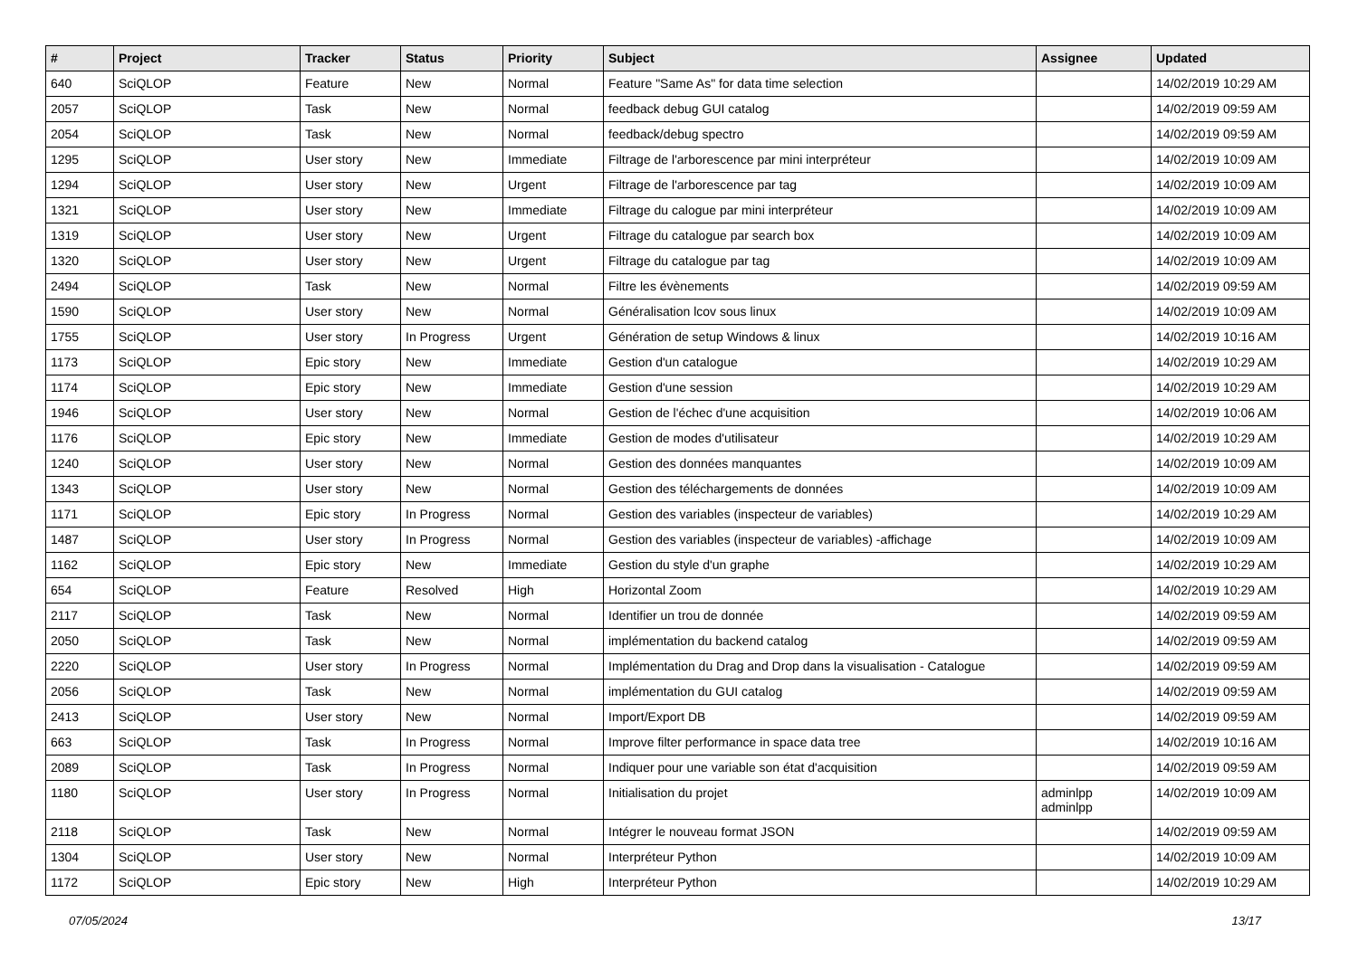| # | Project | Tracker | Status | Priority | Subject | Assignee | Updated |
| --- | --- | --- | --- | --- | --- | --- | --- |
| 640 | SciQLOP | Feature | New | Normal | Feature "Same As" for data time selection | | 14/02/2019 10:29 AM |
| 2057 | SciQLOP | Task | New | Normal | feedback debug GUI catalog | | 14/02/2019 09:59 AM |
| 2054 | SciQLOP | Task | New | Normal | feedback/debug spectro | | 14/02/2019 09:59 AM |
| 1295 | SciQLOP | User story | New | Immediate | Filtrage de l'arborescence par mini interpréteur | | 14/02/2019 10:09 AM |
| 1294 | SciQLOP | User story | New | Urgent | Filtrage de l'arborescence par tag | | 14/02/2019 10:09 AM |
| 1321 | SciQLOP | User story | New | Immediate | Filtrage du calogue par mini interpréteur | | 14/02/2019 10:09 AM |
| 1319 | SciQLOP | User story | New | Urgent | Filtrage du catalogue par search box | | 14/02/2019 10:09 AM |
| 1320 | SciQLOP | User story | New | Urgent | Filtrage du catalogue par tag | | 14/02/2019 10:09 AM |
| 2494 | SciQLOP | Task | New | Normal | Filtre les évènements | | 14/02/2019 09:59 AM |
| 1590 | SciQLOP | User story | New | Normal | Généralisation lcov sous linux | | 14/02/2019 10:09 AM |
| 1755 | SciQLOP | User story | In Progress | Urgent | Génération de setup Windows & linux | | 14/02/2019 10:16 AM |
| 1173 | SciQLOP | Epic story | New | Immediate | Gestion d'un catalogue | | 14/02/2019 10:29 AM |
| 1174 | SciQLOP | Epic story | New | Immediate | Gestion d'une session | | 14/02/2019 10:29 AM |
| 1946 | SciQLOP | User story | New | Normal | Gestion de l'échec d'une acquisition | | 14/02/2019 10:06 AM |
| 1176 | SciQLOP | Epic story | New | Immediate | Gestion de modes d'utilisateur | | 14/02/2019 10:29 AM |
| 1240 | SciQLOP | User story | New | Normal | Gestion des données manquantes | | 14/02/2019 10:09 AM |
| 1343 | SciQLOP | User story | New | Normal | Gestion des téléchargements de données | | 14/02/2019 10:09 AM |
| 1171 | SciQLOP | Epic story | In Progress | Normal | Gestion des variables (inspecteur de variables) | | 14/02/2019 10:29 AM |
| 1487 | SciQLOP | User story | In Progress | Normal | Gestion des variables (inspecteur de variables) -affichage | | 14/02/2019 10:09 AM |
| 1162 | SciQLOP | Epic story | New | Immediate | Gestion du style d'un graphe | | 14/02/2019 10:29 AM |
| 654 | SciQLOP | Feature | Resolved | High | Horizontal Zoom | | 14/02/2019 10:29 AM |
| 2117 | SciQLOP | Task | New | Normal | Identifier un trou de donnée | | 14/02/2019 09:59 AM |
| 2050 | SciQLOP | Task | New | Normal | implémentation du backend catalog | | 14/02/2019 09:59 AM |
| 2220 | SciQLOP | User story | In Progress | Normal | Implémentation du Drag and Drop dans la visualisation - Catalogue | | 14/02/2019 09:59 AM |
| 2056 | SciQLOP | Task | New | Normal | implémentation du GUI catalog | | 14/02/2019 09:59 AM |
| 2413 | SciQLOP | User story | New | Normal | Import/Export DB | | 14/02/2019 09:59 AM |
| 663 | SciQLOP | Task | In Progress | Normal | Improve filter performance in space data tree | | 14/02/2019 10:16 AM |
| 2089 | SciQLOP | Task | In Progress | Normal | Indiquer pour une variable son état d'acquisition | | 14/02/2019 09:59 AM |
| 1180 | SciQLOP | User story | In Progress | Normal | Initialisation du projet | adminlpp adminlpp | 14/02/2019 10:09 AM |
| 2118 | SciQLOP | Task | New | Normal | Intégrer le nouveau format JSON | | 14/02/2019 09:59 AM |
| 1304 | SciQLOP | User story | New | Normal | Interpréteur Python | | 14/02/2019 10:09 AM |
| 1172 | SciQLOP | Epic story | New | High | Interpréteur Python | | 14/02/2019 10:29 AM |
07/05/2024 13/17